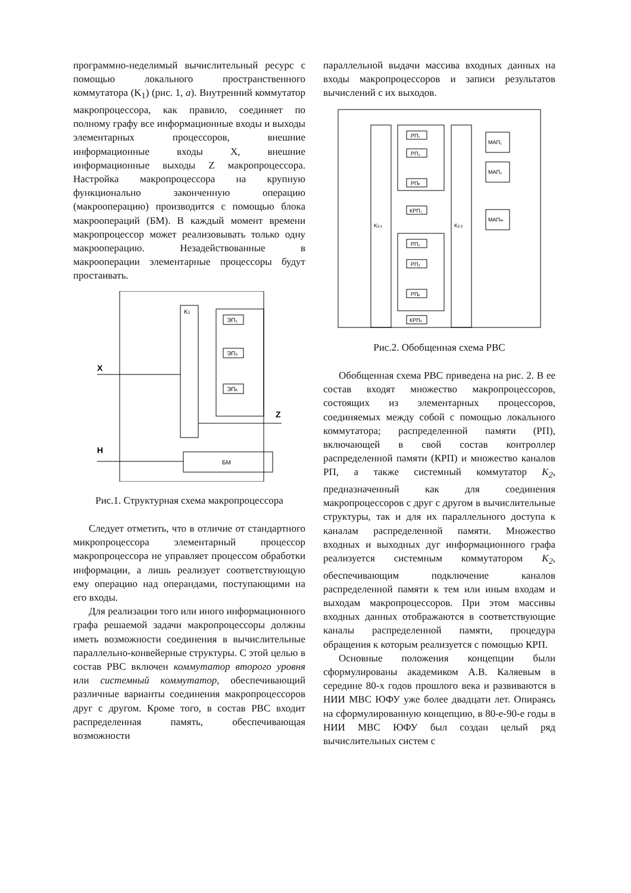программно-неделимый вычислительный ресурс с помощью локального пространственного коммутатора (K<sub>1</sub>) (рис. 1, а). Внутренний коммутатор макропроцессора, как правило, соединяет по полному графу все информационные входы и выходы элементарных процессоров, внешние информационные входы X, внешние информационные выходы Z макропроцессора. Настройка макропроцессора на крупную функционально законченную операцию (макрооперацию) производится с помощью блока макроопераций (БМ). В каждый момент времени макропроцессор может реализовывать только одну макрооперацию. Незадействованные в макрооперации элементарные процессоры будут простаивать.
K1
ЭП₁
ЭП₂
ЭПₙ
X
Z
H
БМ
Рис.1. Структурная схема макропроцессора
Следует отметить, что в отличие от стандартного микропроцессора элементарный процессор макропроцессора не управляет процессом обработки информации, а лишь реализует соответствующую ему операцию над операндами, поступающими на его входы.
Для реализации того или иного информационного графа решаемой задачи макропроцессоры должны иметь возможности соединения в вычислительные параллельно-конвейерные структуры. С этой целью в состав РВС включен коммутатор второго уровня или системный коммутатор, обеспечивающий различные варианты соединения макропроцессоров друг с другом. Кроме того, в состав РВС входит распределенная память, обеспечивающая возможности
параллельной выдачи массива входных данных на входы макропроцессоров и записи результатов вычислений с их выходов.
K2.1
K2.2
РП₁
РП₂
РПₙ
КРП₁
РП₁
РП₂
РПₚ
КРПₖ
МАП₁
МАП₂
МАПₘ
Рис.2. Обобщенная схема РВС
Обобщенная схема РВС приведена на рис. 2. В ее состав входят множество макропроцессоров, состоящих из элементарных процессоров, соединяемых между собой с помощью локального коммутатора; распределенной памяти (РП), включающей в свой состав контроллер распределенной памяти (КРП) и множество каналов РП, а также системный коммутатор K<sub>2</sub>, предназначенный как для соединения макропроцессоров с друг с другом в вычислительные структуры, так и для их параллельного доступа к каналам распределенной памяти. Множество входных и выходных дуг информационного графа реализуется системным коммутатором K<sub>2</sub>, обеспечивающим подключение каналов распределенной памяти к тем или иным входам и выходам макропроцессоров. При этом массивы входных данных отображаются в соответствующие каналы распределенной памяти, процедура обращения к которым реализуется с помощью КРП.
Основные положения концепции были сформулированы академиком А.В. Каляевым в середине 80-х годов прошлого века и развиваются в НИИ МВС ЮФУ уже более двадцати лет. Опираясь на сформулированную концепцию, в 80-е-90-е годы в НИИ МВС ЮФУ был создан целый ряд вычислительных систем с